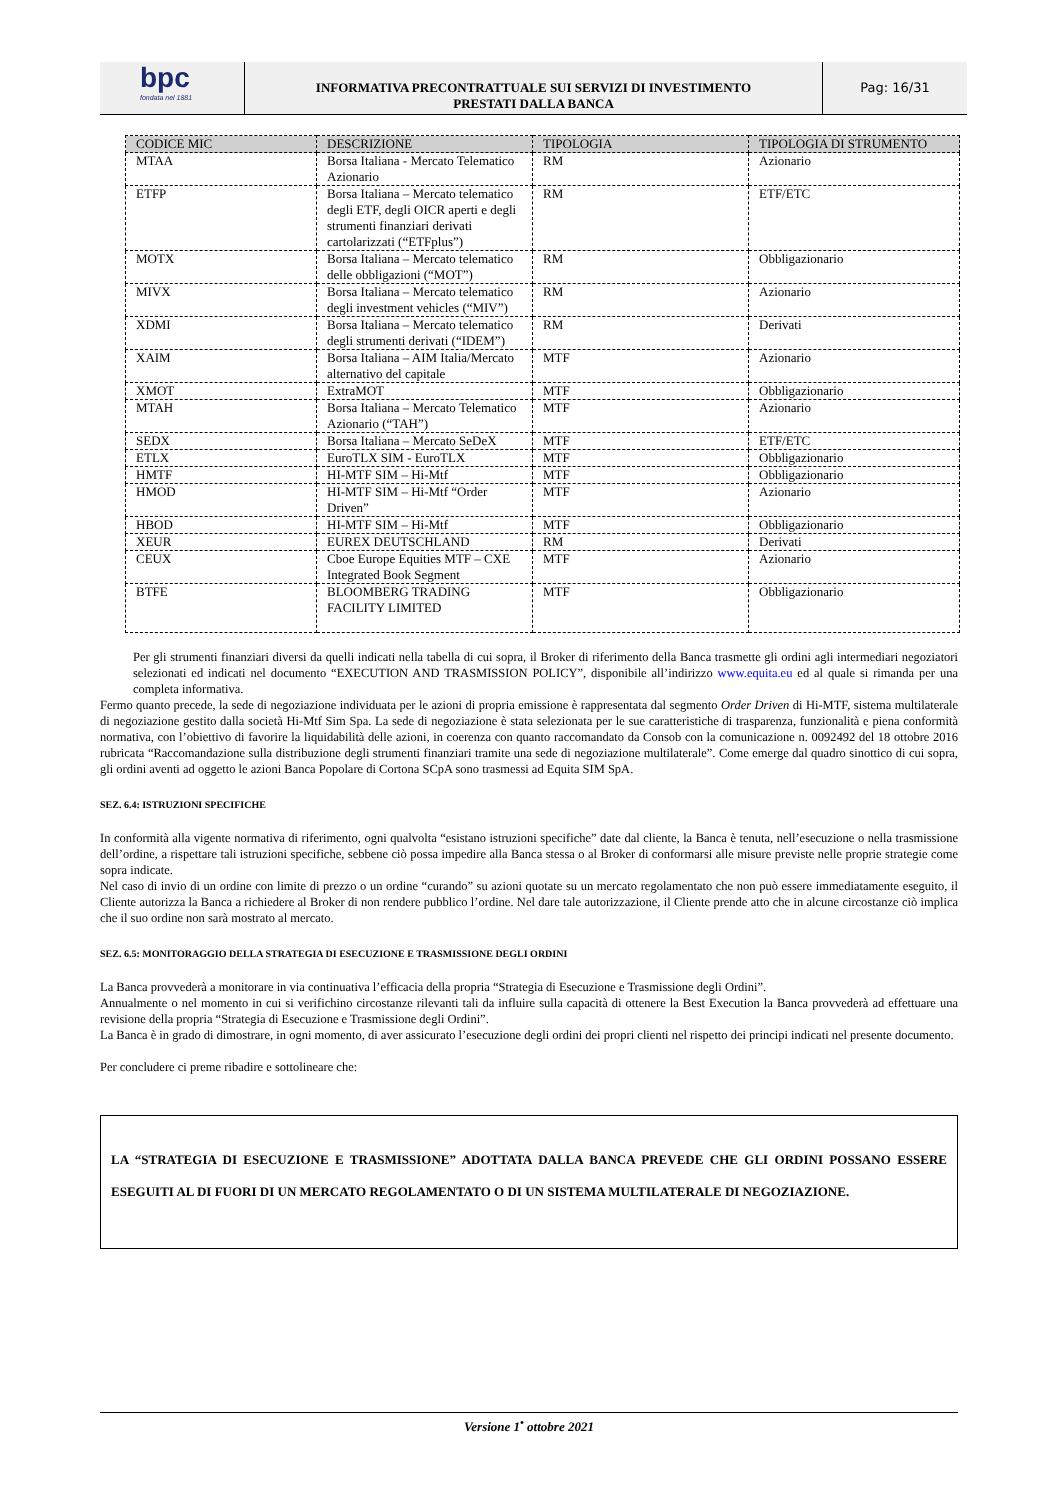bpc
fondata nel 1881
INFORMATIVA PRECONTRATTUALE SUI SERVIZI DI INVESTIMENTO
PRESTATI DALLA BANCA
Pag: 16/31
| CODICE MIC | DESCRIZIONE | TIPOLOGIA | TIPOLOGIA DI STRUMENTO |
| --- | --- | --- | --- |
| MTAA | Borsa Italiana - Mercato Telematico Azionario | RM | Azionario |
| ETFP | Borsa Italiana – Mercato telematico degli ETF, degli OICR aperti e degli strumenti finanziari derivati cartolarizzati (“ETFplus”) | RM | ETF/ETC |
| MOTX | Borsa Italiana – Mercato telematico delle obbligazioni (“MOT”) | RM | Obbligazionario |
| MIVX | Borsa Italiana – Mercato telematico degli investment vehicles (“MIV”) | RM | Azionario |
| XDMI | Borsa Italiana – Mercato telematico degli strumenti derivati (“IDEM”) | RM | Derivati |
| XAIM | Borsa Italiana – AIM Italia/Mercato alternativo del capitale | MTF | Azionario |
| XMOT | ExtraMOT | MTF | Obbligazionario |
| MTAH | Borsa Italiana – Mercato Telematico Azionario (“TAH”) | MTF | Azionario |
| SEDX | Borsa Italiana – Mercato SeDeX | MTF | ETF/ETC |
| ETLX | EuroTLX SIM - EuroTLX | MTF | Obbligazionario |
| HMTF | HI-MTF SIM – Hi-Mtf | MTF | Obbligazionario |
| HMOD | HI-MTF SIM – Hi-Mtf “Order Driven” | MTF | Azionario |
| HBOD | HI-MTF SIM – Hi-Mtf | MTF | Obbligazionario |
| XEUR | EUREX DEUTSCHLAND | RM | Derivati |
| CEUX | Cboe Europe Equities MTF – CXE Integrated Book Segment | MTF | Azionario |
| BTFE | BLOOMBERG TRADING FACILITY LIMITED | MTF | Obbligazionario |
Per gli strumenti finanziari diversi da quelli indicati nella tabella di cui sopra, il Broker di riferimento della Banca trasmette gli ordini agli intermediari negoziatori selezionati ed indicati nel documento “EXECUTION AND TRASMISSION POLICY”, disponibile all’indirizzo www.equita.eu ed al quale si rimanda per una completa informativa.
Fermo quanto precede, la sede di negoziazione individuata per le azioni di propria emissione è rappresentata dal segmento Order Driven di Hi-MTF, sistema multilaterale di negoziazione gestito dalla società Hi-Mtf Sim Spa. La sede di negoziazione è stata selezionata per le sue caratteristiche di trasparenza, funzionalità e piena conformità normativa, con l’obiettivo di favorire la liquidabilità delle azioni, in coerenza con quanto raccomandato da Consob con la comunicazione n. 0092492 del 18 ottobre 2016 rubricata “Raccomandazione sulla distribuzione degli strumenti finanziari tramite una sede di negoziazione multilaterale”. Come emerge dal quadro sinottico di cui sopra, gli ordini aventi ad oggetto le azioni Banca Popolare di Cortona SCpA sono trasmessi ad Equita SIM SpA.
SEZ. 6.4: ISTRUZIONI SPECIFICHE
In conformità alla vigente normativa di riferimento, ogni qualvolta “esistano istruzioni specifiche” date dal cliente, la Banca è tenuta, nell’esecuzione o nella trasmissione dell’ordine, a rispettare tali istruzioni specifiche, sebbene ciò possa impedire alla Banca stessa o al Broker di conformarsi alle misure previste nelle proprie strategie come sopra indicate.
Nel caso di invio di un ordine con limite di prezzo o un ordine “curando” su azioni quotate su un mercato regolamentato che non può essere immediatamente eseguito, il Cliente autorizza la Banca a richiedere al Broker di non rendere pubblico l’ordine. Nel dare tale autorizzazione, il Cliente prende atto che in alcune circostanze ciò implica che il suo ordine non sarà mostrato al mercato.
SEZ. 6.5: MONITORAGGIO DELLA STRATEGIA DI ESECUZIONE E TRASMISSIONE DEGLI ORDINI
La Banca provvederà a monitorare in via continuativa l’efficacia della propria “Strategia di Esecuzione e Trasmissione degli Ordini”.
Annualmente o nel momento in cui si verifichino circostanze rilevanti tali da influire sulla capacità di ottenere la Best Execution la Banca provvederà ad effettuare una revisione della propria “Strategia di Esecuzione e Trasmissione degli Ordini”.
La Banca è in grado di dimostrare, in ogni momento, di aver assicurato l’esecuzione degli ordini dei propri clienti nel rispetto dei principi indicati nel presente documento.
Per concludere ci preme ribadire e sottolineare che:
LA “STRATEGIA DI ESECUZIONE E TRASMISSIONE” ADOTTATA DALLA BANCA PREVEDE CHE GLI ORDINI POSSANO ESSERE ESEGUITI AL DI FUORI DI UN MERCATO REGOLAMENTATO O DI UN SISTEMA MULTILATERALE DI NEGOZIAZIONE.
Versione 1<sup>•</sup> ottobre 2021